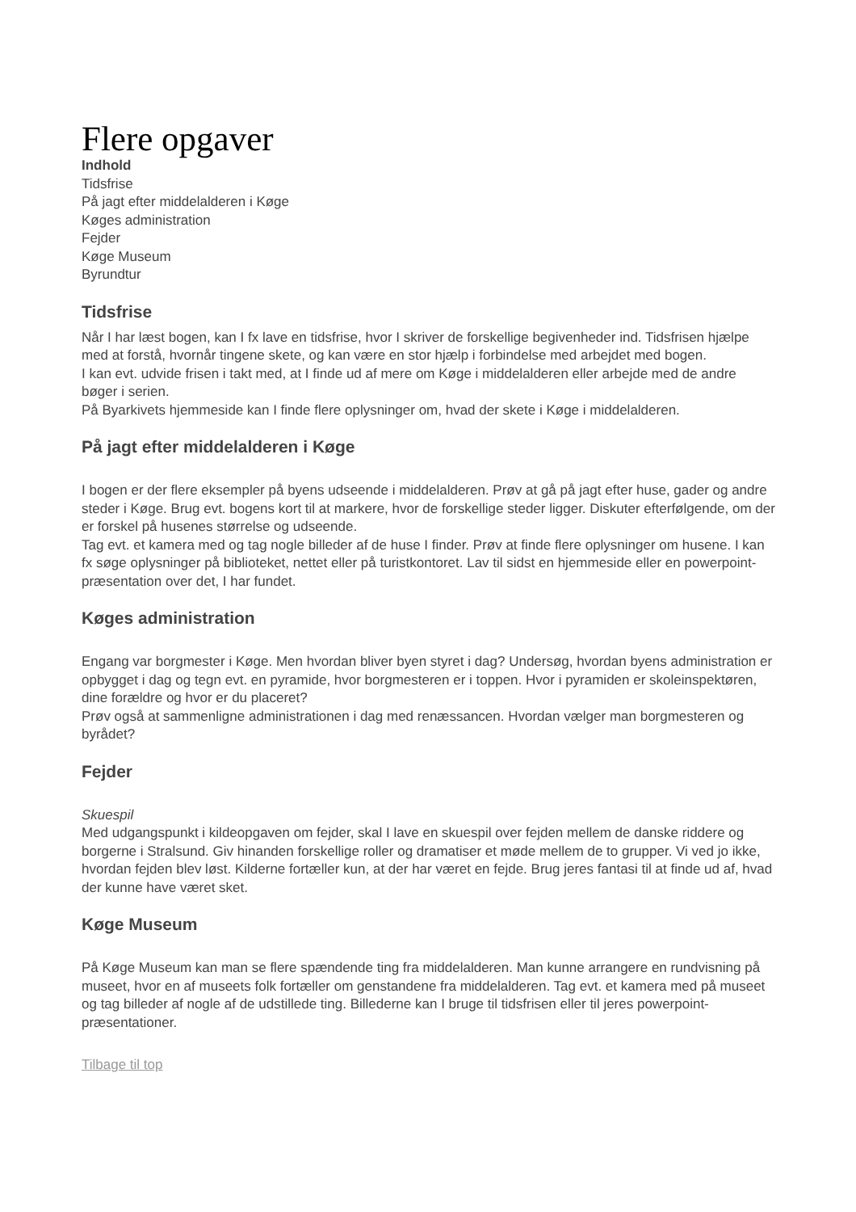Flere opgaver
Indhold
Tidsfrise
På jagt efter middelalderen i Køge
Køges administration
Fejder
Køge Museum
Byrundtur
Tidsfrise
Når I har læst bogen, kan I fx lave en tidsfrise, hvor I skriver de forskellige begivenheder ind. Tidsfrisen hjælpe med at forstå, hvornår tingene skete, og kan være en stor hjælp i forbindelse med arbejdet med bogen.
I kan evt. udvide frisen i takt med, at I finde ud af mere om Køge i middelalderen eller arbejde med de andre bøger i serien.
På Byarkivets hjemmeside kan I finde flere oplysninger om, hvad der skete i Køge i middelalderen.
På jagt efter middelalderen i Køge
I bogen er der flere eksempler på byens udseende i middelalderen. Prøv at gå på jagt efter huse, gader og andre steder i Køge. Brug evt. bogens kort til at markere, hvor de forskellige steder ligger. Diskuter efterfølgende, om der er forskel på husenes størrelse og udseende.
Tag evt. et kamera med og tag nogle billeder af de huse I finder. Prøv at finde flere oplysninger om husene. I kan fx søge oplysninger på biblioteket, nettet eller på turistkontoret. Lav til sidst en hjemmeside eller en powerpoint-præsentation over det, I har fundet.
Køges administration
Engang var borgmester i Køge. Men hvordan bliver byen styret i dag? Undersøg, hvordan byens administration er opbygget i dag og tegn evt. en pyramide, hvor borgmesteren er i toppen. Hvor i pyramiden er skoleinspektøren, dine forældre og hvor er du placeret?
Prøv også at sammenligne administrationen i dag med renæssancen. Hvordan vælger man borgmesteren og byrådet?
Fejder
Skuespil
Med udgangspunkt i kildeopgaven om fejder, skal I lave en skuespil over fejden mellem de danske riddere og borgerne i Stralsund. Giv hinanden forskellige roller og dramatiser et møde mellem de to grupper. Vi ved jo ikke, hvordan fejden blev løst. Kilderne fortæller kun, at der har været en fejde. Brug jeres fantasi til at finde ud af, hvad der kunne have været sket.
Køge Museum
På Køge Museum kan man se flere spændende ting fra middelalderen. Man kunne arrangere en rundvisning på museet, hvor en af museets folk fortæller om genstandene fra middelalderen. Tag evt. et kamera med på museet og tag billeder af nogle af de udstillede ting. Billederne kan I bruge til tidsfrisen eller til jeres powerpoint-præsentationer.
Tilbage til top